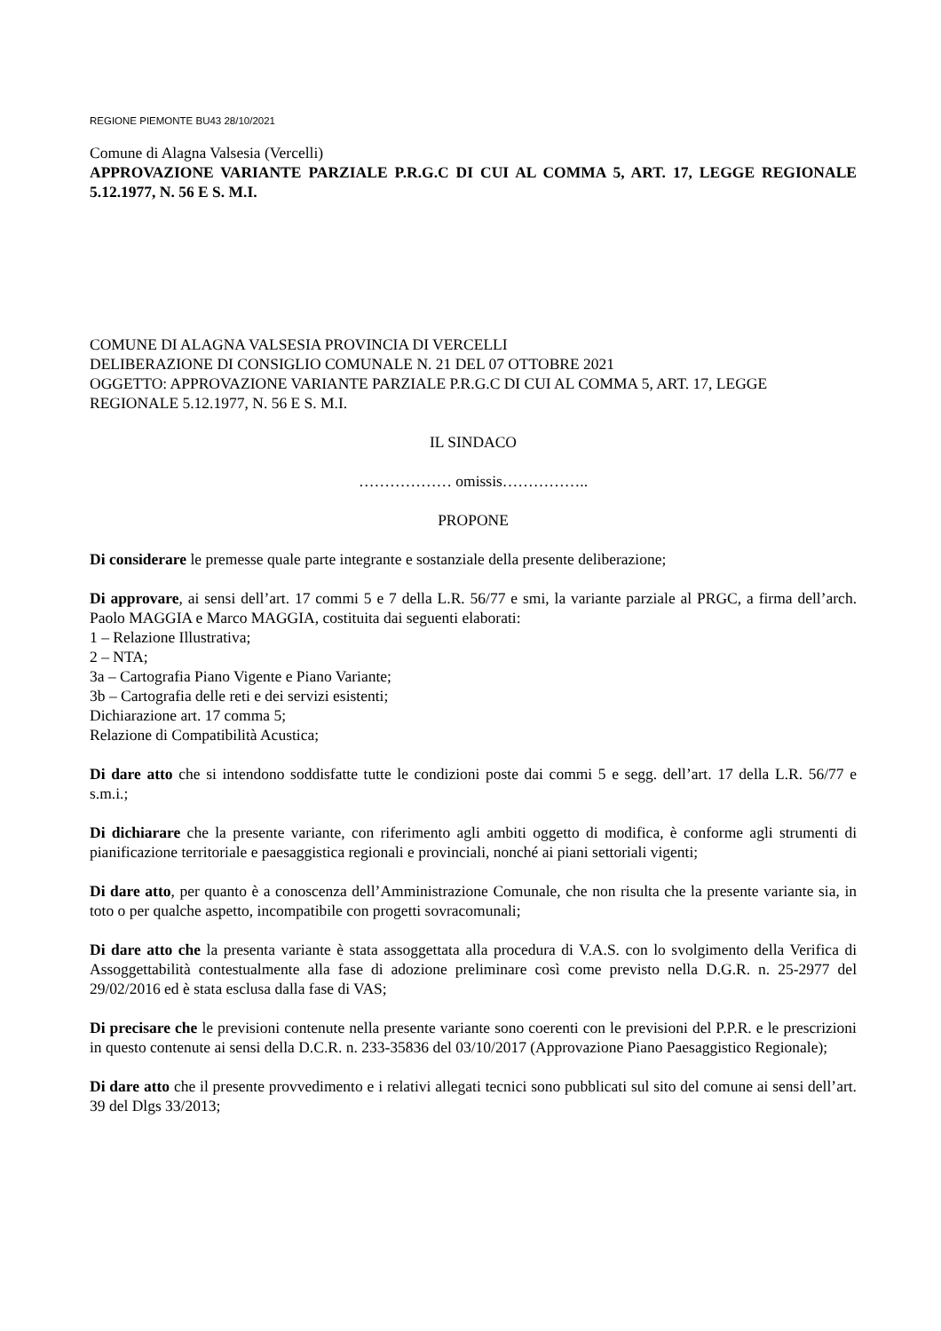REGIONE PIEMONTE BU43 28/10/2021
Comune di Alagna Valsesia (Vercelli)
APPROVAZIONE VARIANTE PARZIALE P.R.G.C DI CUI AL COMMA 5, ART. 17, LEGGE REGIONALE 5.12.1977, N. 56 E S. M.I.
COMUNE DI ALAGNA VALSESIA PROVINCIA DI VERCELLI
DELIBERAZIONE DI CONSIGLIO COMUNALE N. 21 DEL 07 OTTOBRE 2021
OGGETTO: APPROVAZIONE VARIANTE PARZIALE P.R.G.C DI CUI AL COMMA 5, ART. 17, LEGGE REGIONALE 5.12.1977, N. 56 E S. M.I.
IL SINDACO
……………… omissis……………..
PROPONE
Di considerare le premesse quale parte integrante e sostanziale della presente deliberazione;
Di approvare, ai sensi dell’art. 17 commi 5 e 7 della L.R. 56/77 e smi, la variante parziale al PRGC, a firma dell’arch. Paolo MAGGIA e Marco MAGGIA, costituita dai seguenti elaborati:
1 – Relazione Illustrativa;
2 – NTA;
3a – Cartografia Piano Vigente e Piano Variante;
3b – Cartografia delle reti e dei servizi esistenti;
Dichiarazione art. 17 comma 5;
Relazione di Compatibilità Acustica;
Di dare atto che si intendono soddisfatte tutte le condizioni poste dai commi 5 e segg. dell’art. 17 della L.R. 56/77 e s.m.i.;
Di dichiarare che la presente variante, con riferimento agli ambiti oggetto di modifica, è conforme agli strumenti di pianificazione territoriale e paesaggistica regionali e provinciali, nonché ai piani settoriali vigenti;
Di dare atto, per quanto è a conoscenza dell’Amministrazione Comunale, che non risulta che la presente variante sia, in toto o per qualche aspetto, incompatibile con progetti sovracomunali;
Di dare atto che la presenta variante è stata assoggettata alla procedura di V.A.S. con lo svolgimento della Verifica di Assoggettabilità contestualmente alla fase di adozione preliminare così come previsto nella D.G.R. n. 25-2977 del 29/02/2016 ed è stata esclusa dalla fase di VAS;
Di precisare che le previsioni contenute nella presente variante sono coerenti con le previsioni del P.P.R. e le prescrizioni in questo contenute ai sensi della D.C.R. n. 233-35836 del 03/10/2017 (Approvazione Piano Paesaggistico Regionale);
Di dare atto che il presente provvedimento e i relativi allegati tecnici sono pubblicati sul sito del comune ai sensi dell’art. 39 del Dlgs 33/2013;